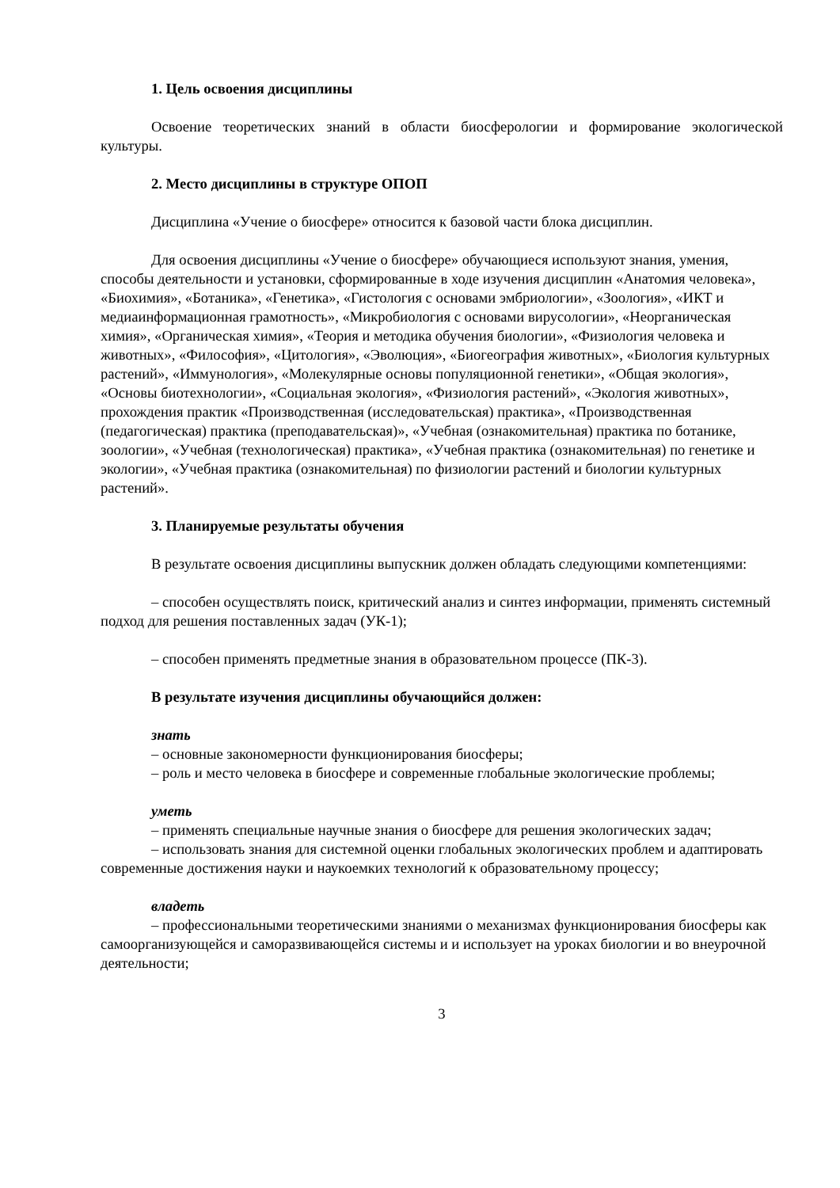1. Цель освоения дисциплины
Освоение теоретических знаний в области биосферологии и формирование экологической культуры.
2. Место дисциплины в структуре ОПОП
Дисциплина «Учение о биосфере» относится к базовой части блока дисциплин.
Для освоения дисциплины «Учение о биосфере» обучающиеся используют знания, умения, способы деятельности и установки, сформированные в ходе изучения дисциплин «Анатомия человека», «Биохимия», «Ботаника», «Генетика», «Гистология с основами эмбриологии», «Зоология», «ИКТ и медиаинформационная грамотность», «Микробиология с основами вирусологии», «Неорганическая химия», «Органическая химия», «Теория и методика обучения биологии», «Физиология человека и животных», «Философия», «Цитология», «Эволюция», «Биогеография животных», «Биология культурных растений», «Иммунология», «Молекулярные основы популяционной генетики», «Общая экология», «Основы биотехнологии», «Социальная экология», «Физиология растений», «Экология животных», прохождения практик «Производственная (исследовательская) практика», «Производственная (педагогическая) практика (преподавательская)», «Учебная (ознакомительная) практика по ботанике, зоологии», «Учебная (технологическая) практика», «Учебная практика (ознакомительная) по генетике и экологии», «Учебная практика (ознакомительная) по физиологии растений и биологии культурных растений».
3. Планируемые результаты обучения
В результате освоения дисциплины выпускник должен обладать следующими компетенциями:
– способен осуществлять поиск, критический анализ и синтез информации, применять системный подход для решения поставленных задач (УК-1);
– способен применять предметные знания в образовательном процессе (ПК-3).
В результате изучения дисциплины обучающийся должен:
знать
– основные закономерности функционирования биосферы;
– роль и место человека в биосфере и современные глобальные экологические проблемы;
уметь
– применять специальные научные знания о биосфере для решения экологических задач;
– использовать знания для системной оценки глобальных экологических проблем и адаптировать современные достижения науки и наукоемких технологий к образовательному процессу;
владеть
– профессиональными теоретическими знаниями о механизмах функционирования биосферы как самоорганизующейся и саморазвивающейся системы и и использует на уроках биологии и во внеурочной деятельности;
3